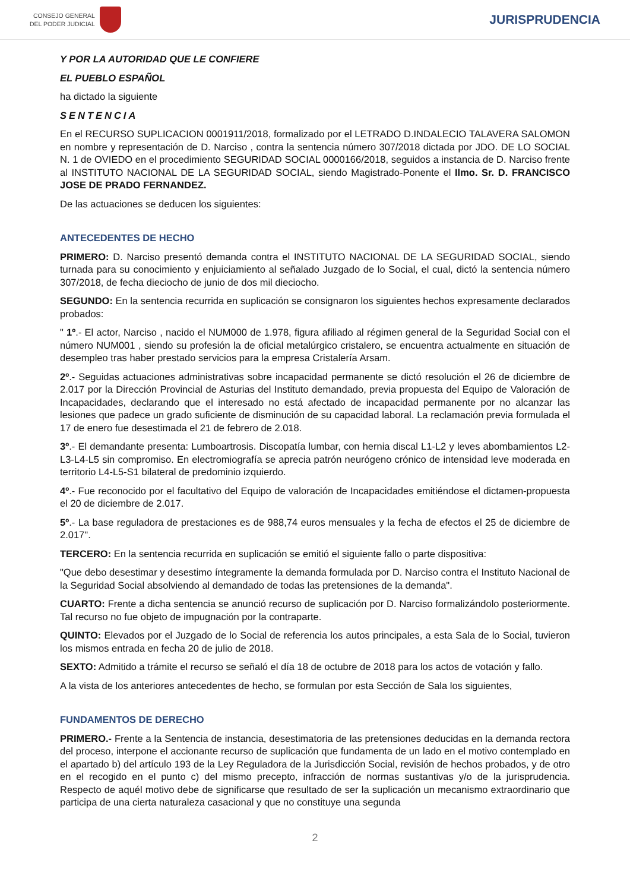CONSEJO GENERAL
DEL PODER JUDICIAL
JURISPRUDENCIA
Y POR LA AUTORIDAD QUE LE CONFIERE
EL PUEBLO ESPAÑOL
ha dictado la siguiente
SENTENCIA
En el RECURSO SUPLICACION 0001911/2018, formalizado por el LETRADO D.INDALECIO TALAVERA SALOMON en nombre y representación de D. Narciso , contra la sentencia número 307/2018 dictada por JDO. DE LO SOCIAL N. 1 de OVIEDO en el procedimiento SEGURIDAD SOCIAL 0000166/2018, seguidos a instancia de D. Narciso frente al INSTITUTO NACIONAL DE LA SEGURIDAD SOCIAL, siendo Magistrado-Ponente el Ilmo. Sr. D. FRANCISCO JOSE DE PRADO FERNANDEZ.
De las actuaciones se deducen los siguientes:
ANTECEDENTES DE HECHO
PRIMERO: D. Narciso presentó demanda contra el INSTITUTO NACIONAL DE LA SEGURIDAD SOCIAL, siendo turnada para su conocimiento y enjuiciamiento al señalado Juzgado de lo Social, el cual, dictó la sentencia número 307/2018, de fecha dieciocho de junio de dos mil dieciocho.
SEGUNDO: En la sentencia recurrida en suplicación se consignaron los siguientes hechos expresamente declarados probados:
" 1º.- El actor, Narciso , nacido el NUM000 de 1.978, figura afiliado al régimen general de la Seguridad Social con el número NUM001 , siendo su profesión la de oficial metalúrgico cristalero, se encuentra actualmente en situación de desempleo tras haber prestado servicios para la empresa Cristalería Arsam.
2º.- Seguidas actuaciones administrativas sobre incapacidad permanente se dictó resolución el 26 de diciembre de 2.017 por la Dirección Provincial de Asturias del Instituto demandado, previa propuesta del Equipo de Valoración de Incapacidades, declarando que el interesado no está afectado de incapacidad permanente por no alcanzar las lesiones que padece un grado suficiente de disminución de su capacidad laboral. La reclamación previa formulada el 17 de enero fue desestimada el 21 de febrero de 2.018.
3º.- El demandante presenta: Lumboartrosis. Discopatía lumbar, con hernia discal L1-L2 y leves abombamientos L2-L3-L4-L5 sin compromiso. En electromiografía se aprecia patrón neurógeno crónico de intensidad leve moderada en territorio L4-L5-S1 bilateral de predominio izquierdo.
4º.- Fue reconocido por el facultativo del Equipo de valoración de Incapacidades emitiéndose el dictamen-propuesta el 20 de diciembre de 2.017.
5º.- La base reguladora de prestaciones es de 988,74 euros mensuales y la fecha de efectos el 25 de diciembre de 2.017".
TERCERO: En la sentencia recurrida en suplicación se emitió el siguiente fallo o parte dispositiva:
"Que debo desestimar y desestimo íntegramente la demanda formulada por D. Narciso contra el Instituto Nacional de la Seguridad Social absolviendo al demandado de todas las pretensiones de la demanda".
CUARTO: Frente a dicha sentencia se anunció recurso de suplicación por D. Narciso formalizándolo posteriormente. Tal recurso no fue objeto de impugnación por la contraparte.
QUINTO: Elevados por el Juzgado de lo Social de referencia los autos principales, a esta Sala de lo Social, tuvieron los mismos entrada en fecha 20 de julio de 2018.
SEXTO: Admitido a trámite el recurso se señaló el día 18 de octubre de 2018 para los actos de votación y fallo.
A la vista de los anteriores antecedentes de hecho, se formulan por esta Sección de Sala los siguientes,
FUNDAMENTOS DE DERECHO
PRIMERO.- Frente a la Sentencia de instancia, desestimatoria de las pretensiones deducidas en la demanda rectora del proceso, interpone el accionante recurso de suplicación que fundamenta de un lado en el motivo contemplado en el apartado b) del artículo 193 de la Ley Reguladora de la Jurisdicción Social, revisión de hechos probados, y de otro en el recogido en el punto c) del mismo precepto, infracción de normas sustantivas y/o de la jurisprudencia. Respecto de aquél motivo debe de significarse que resultado de ser la suplicación un mecanismo extraordinario que participa de una cierta naturaleza casacional y que no constituye una segunda
2